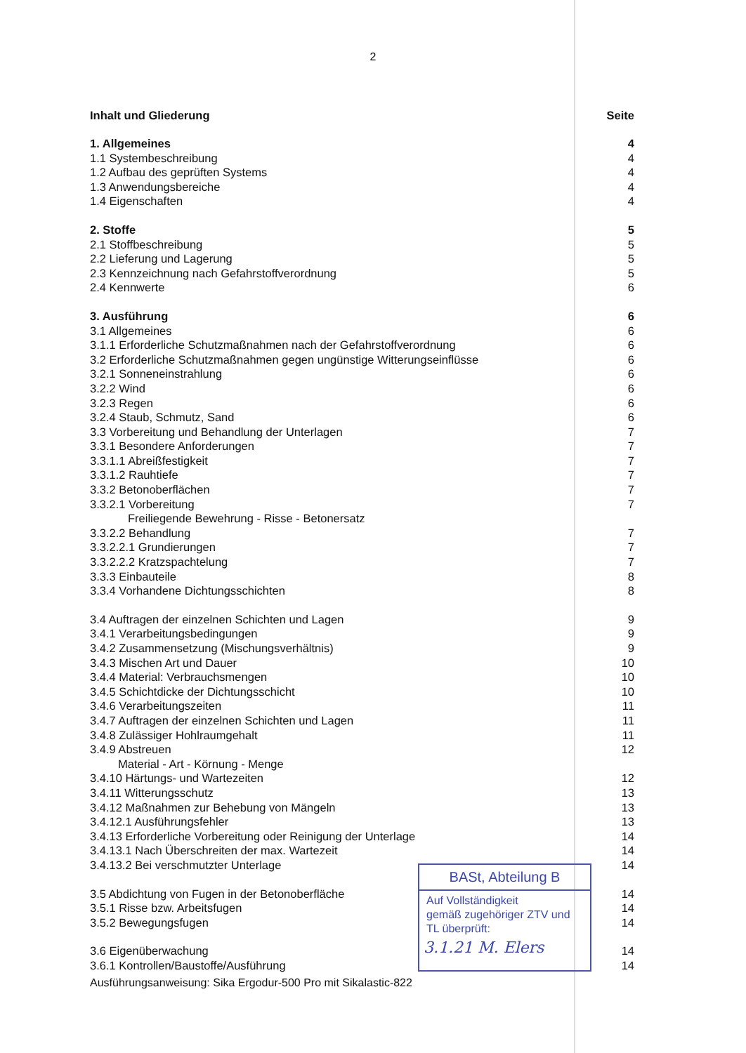2
Inhalt und Gliederung Seite
1. Allgemeines 4
1.1 Systembeschreibung 4
1.2 Aufbau des geprüften Systems 4
1.3 Anwendungsbereiche 4
1.4 Eigenschaften 4
2. Stoffe 5
2.1 Stoffbeschreibung 5
2.2 Lieferung und Lagerung 5
2.3 Kennzeichnung nach Gefahrstoffverordnung 5
2.4 Kennwerte 6
3. Ausführung 6
3.1 Allgemeines 6
3.1.1 Erforderliche Schutzmaßnahmen nach der Gefahrstoffverordnung 6
3.2 Erforderliche Schutzmaßnahmen gegen ungünstige Witterungseinflüsse 6
3.2.1 Sonneneinstrahlung 6
3.2.2 Wind 6
3.2.3 Regen 6
3.2.4 Staub, Schmutz, Sand 6
3.3 Vorbereitung und Behandlung der Unterlagen 7
3.3.1 Besondere Anforderungen 7
3.3.1.1 Abreißfestigkeit 7
3.3.1.2 Rauhtiefe 7
3.3.2 Betonoberflächen 7
3.3.2.1 Vorbereitung 7
Freiliegende Bewehrung - Risse - Betonersatz
3.3.2.2 Behandlung 7
3.3.2.2.1 Grundierungen 7
3.3.2.2.2 Kratzspachtelung 7
3.3.3 Einbauteile 8
3.3.4 Vorhandene Dichtungsschichten 8
3.4 Auftragen der einzelnen Schichten und Lagen 9
3.4.1 Verarbeitungsbedingungen 9
3.4.2 Zusammensetzung (Mischungsverhältnis) 9
3.4.3 Mischen Art und Dauer 10
3.4.4 Material: Verbrauchsmengen 10
3.4.5 Schichtdicke der Dichtungsschicht 10
3.4.6 Verarbeitungszeiten 11
3.4.7 Auftragen der einzelnen Schichten und Lagen 11
3.4.8 Zulässiger Hohlraumgehalt 11
3.4.9 Abstreuen 12
Material - Art - Körnung - Menge
3.4.10 Härtungs- und Wartezeiten 12
3.4.11 Witterungsschutz 13
3.4.12 Maßnahmen zur Behebung von Mängeln 13
3.4.12.1 Ausführungsfehler 13
3.4.13 Erforderliche Vorbereitung oder Reinigung der Unterlage 14
3.4.13.1 Nach Überschreiten der max. Wartezeit 14
3.4.13.2 Bei verschmutzter Unterlage 14
3.5 Abdichtung von Fugen in der Betonoberfläche 14
3.5.1 Risse bzw. Arbeitsfugen 14
3.5.2 Bewegungsfugen 14
3.6 Eigenüberwachung 14
3.6.1 Kontrollen/Baustoffe/Ausführung 14
Ausführungsanweisung: Sika Ergodur-500 Pro mit Sikalastic-822
BASt, Abteilung B
Auf Vollständigkeit
gemäß zugehöriger ZTV und
TL überprüft:
3.1.21 M. Elers